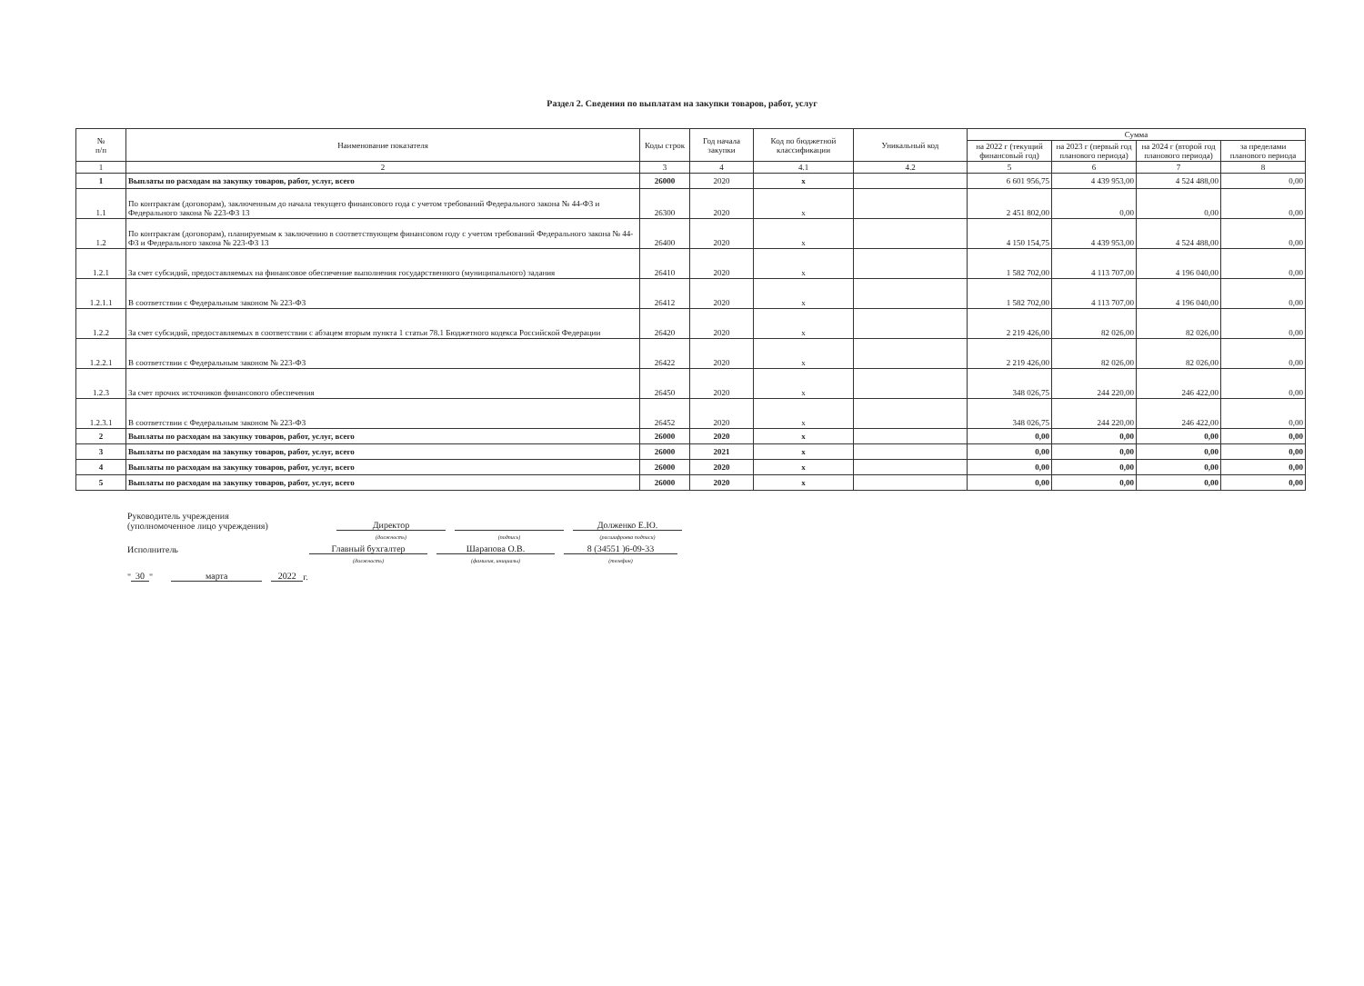Раздел 2. Сведения по выплатам на закупки товаров, работ, услуг
| № п/п | Наименование показателя | Коды строк | Год начала закупки | Код по бюджетной классификации | Уникальный код | Сумма | | | |
| --- | --- | --- | --- | --- | --- | --- | --- | --- | --- |
| | | | | | | на 2022 г (текущий финансовый год) | на 2023 г (первый год планового периода) | на 2024 г (второй год планового периода) | за пределами планового периода |
| 1 | 2 | 3 | 4 | 4.1 | 4.2 | 5 | 6 | 7 | 8 |
| 1 | Выплаты по расходам на закупку товаров, работ, услуг, всего | 26000 | 2020 | x | | 6 601 956,75 | 4 439 953,00 | 4 524 488,00 | 0,00 |
| 1.1 | По контрактам (договорам), заключенным до начала текущего финансового года с учетом требований Федерального закона № 44-ФЗ и Федерального закона № 223-ФЗ 13 | 26300 | 2020 | x | | 2 451 802,00 | 0,00 | 0,00 | 0,00 |
| 1.2 | По контрактам (договорам), планируемым к заключению в соответствующем финансовом году с учетом требований Федерального закона № 44-ФЗ и Федерального закона № 223-ФЗ 13 | 26400 | 2020 | x | | 4 150 154,75 | 4 439 953,00 | 4 524 488,00 | 0,00 |
| 1.2.1 | За счет субсидий, предоставляемых на финансовое обеспечение выполнения государственного (муниципального) задания | 26410 | 2020 | x | | 1 582 702,00 | 4 113 707,00 | 4 196 040,00 | 0,00 |
| 1.2.1.1 | В соответствии с Федеральным законом № 223-ФЗ | 26412 | 2020 | x | | 1 582 702,00 | 4 113 707,00 | 4 196 040,00 | 0,00 |
| 1.2.2 | За счет субсидий, предоставляемых в соответствии с абзацем вторым пункта 1 статьи 78.1 Бюджетного кодекса Российской Федерации | 26420 | 2020 | x | | 2 219 426,00 | 82 026,00 | 82 026,00 | 0,00 |
| 1.2.2.1 | В соответствии с Федеральным законом № 223-ФЗ | 26422 | 2020 | x | | 2 219 426,00 | 82 026,00 | 82 026,00 | 0,00 |
| 1.2.3 | За счет прочих источников финансового обеспечения | 26450 | 2020 | x | | 348 026,75 | 244 220,00 | 246 422,00 | 0,00 |
| 1.2.3.1 | В соответствии с Федеральным законом № 223-ФЗ | 26452 | 2020 | x | | 348 026,75 | 244 220,00 | 246 422,00 | 0,00 |
| 2 | Выплаты по расходам на закупку товаров, работ, услуг, всего | 26000 | 2020 | x | | 0,00 | 0,00 | 0,00 | 0,00 |
| 3 | Выплаты по расходам на закупку товаров, работ, услуг, всего | 26000 | 2021 | x | | 0,00 | 0,00 | 0,00 | 0,00 |
| 4 | Выплаты по расходам на закупку товаров, работ, услуг, всего | 26000 | 2020 | x | | 0,00 | 0,00 | 0,00 | 0,00 |
| 5 | Выплаты по расходам на закупку товаров, работ, услуг, всего | 26000 | 2020 | x | | 0,00 | 0,00 | 0,00 | 0,00 |
Руководитель учреждения
(уполномоченное лицо учреждения) Директор Долженко Е.Ю.
(должность) (подпись) (расшифровка подписи)
Исполнитель Главный бухгалтер Шарапова О.В. 8 (34551 )6-09-33
(должность) (фамилия, инициалы) (телефон)
" 30 " марта 2022 г.